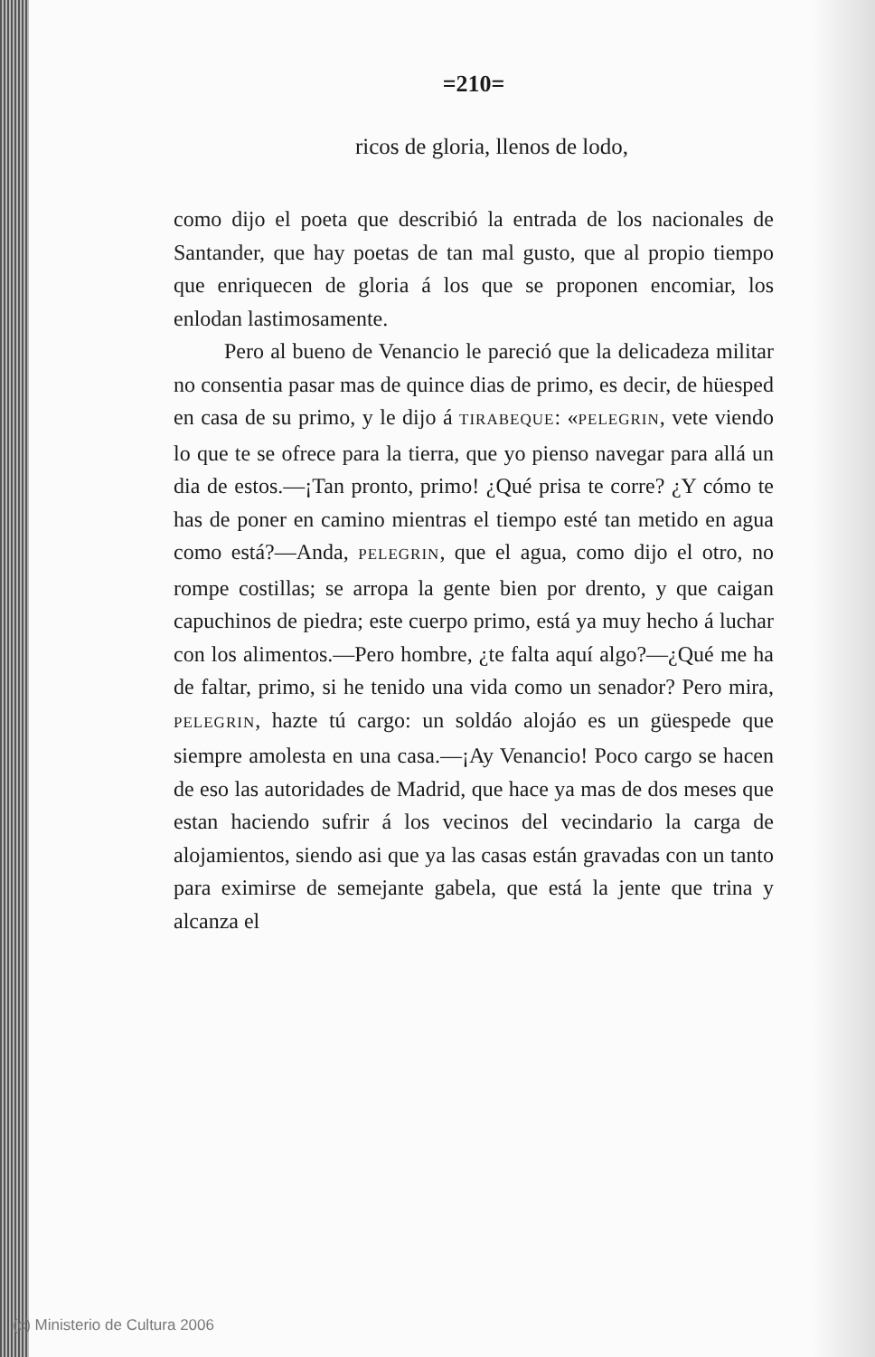=210=
ricos de gloria, llenos de lodo,
como dijo el poeta que describió la entrada de los nacionales de Santander, que hay poetas de tan mal gusto, que al propio tiempo que enriquecen de gloria á los que se proponen encomiar, los enlodan lastimosamente.
Pero al bueno de Venancio le pareció que la delicadeza militar no consentia pasar mas de quince dias de primo, es decir, de hüesped en casa de su primo, y le dijo á TIRABEQUE: «PELEGRIN, vete viendo lo que te se ofrece para la tierra, que yo pienso navegar para allá un dia de estos.—¡Tan pronto, primo! ¿Qué prisa te corre? ¿Y cómo te has de poner en camino mientras el tiempo esté tan metido en agua como está?—Anda, PELEGRIN, que el agua, como dijo el otro, no rompe costillas; se arropa la gente bien por drento, y que caigan capuchinos de piedra; este cuerpo primo, está ya muy hecho á luchar con los alimentos.—Pero hombre, ¿te falta aquí algo?—¿Qué me ha de faltar, primo, si he tenido una vida como un senador? Pero mira, PELEGRIN, hazte tú cargo: un soldáo alojáo es un güespede que siempre amolesta en una casa.—¡Ay Venancio! Poco cargo se hacen de eso las autoridades de Madrid, que hace ya mas de dos meses que estan haciendo sufrir á los vecinos del vecindario la carga de alojamientos, siendo asi que ya las casas están gravadas con un tanto para eximirse de semejante gabela, que está la jente que trina y alcanza el
(c) Ministerio de Cultura 2006